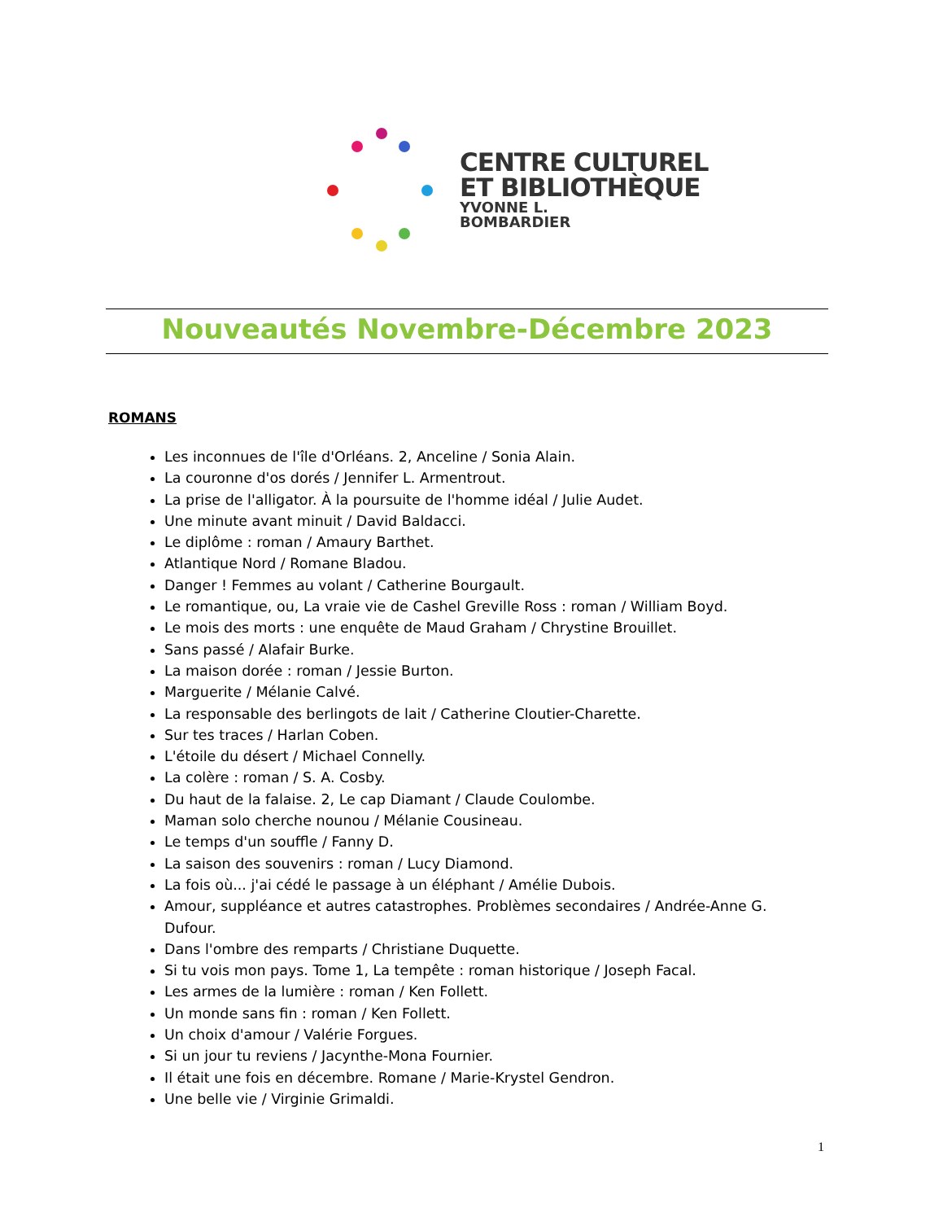CENTRE CULTUREL
ET BIBLIOTHÈQUE
YVONNE L.
BOMBARDIER
Nouveautés Novembre-Décembre 2023
ROMANS
Les inconnues de l'île d'Orléans. 2, Anceline / Sonia Alain.
La couronne d'os dorés / Jennifer L. Armentrout.
La prise de l'alligator. À la poursuite de l'homme idéal / Julie Audet.
Une minute avant minuit / David Baldacci.
Le diplôme : roman / Amaury Barthet.
Atlantique Nord / Romane Bladou.
Danger ! Femmes au volant / Catherine Bourgault.
Le romantique, ou, La vraie vie de Cashel Greville Ross : roman / William Boyd.
Le mois des morts : une enquête de Maud Graham / Chrystine Brouillet.
Sans passé / Alafair Burke.
La maison dorée : roman / Jessie Burton.
Marguerite / Mélanie Calvé.
La responsable des berlingots de lait / Catherine Cloutier-Charette.
Sur tes traces / Harlan Coben.
L'étoile du désert / Michael Connelly.
La colère : roman / S. A. Cosby.
Du haut de la falaise. 2, Le cap Diamant / Claude Coulombe.
Maman solo cherche nounou / Mélanie Cousineau.
Le temps d'un souffle / Fanny D.
La saison des souvenirs : roman / Lucy Diamond.
La fois où... j'ai cédé le passage à un éléphant / Amélie Dubois.
Amour, suppléance et autres catastrophes. Problèmes secondaires / Andrée-Anne G. Dufour.
Dans l'ombre des remparts / Christiane Duquette.
Si tu vois mon pays. Tome 1, La tempête : roman historique / Joseph Facal.
Les armes de la lumière : roman / Ken Follett.
Un monde sans fin : roman / Ken Follett.
Un choix d'amour / Valérie Forgues.
Si un jour tu reviens / Jacynthe-Mona Fournier.
Il était une fois en décembre. Romane / Marie-Krystel Gendron.
Une belle vie / Virginie Grimaldi.
1